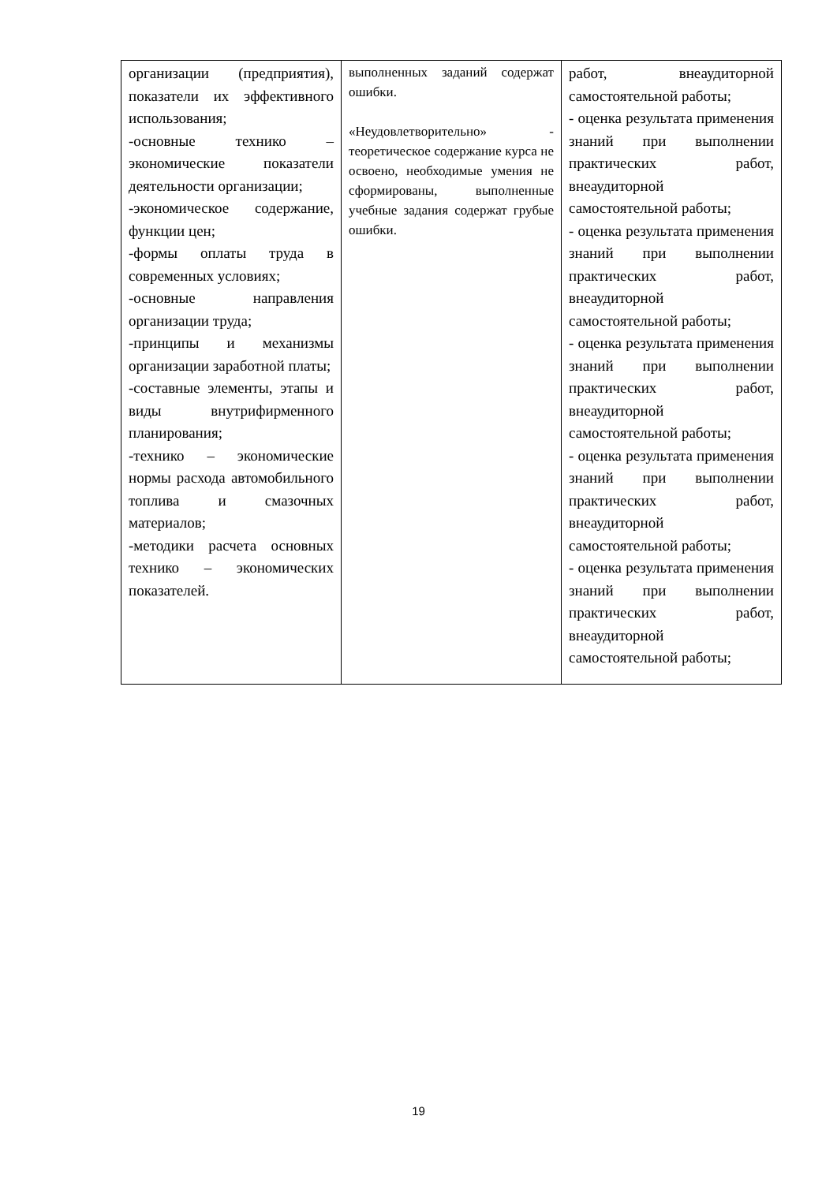| организации (предприятия), показатели их эффективного использования; -основные технико – экономические показатели деятельности организации; -экономическое содержание, функции цен; -формы оплаты труда в современных условиях; -основные направления организации труда; -принципы и механизмы организации заработной платы; -составные элементы, этапы и виды внутрифирменного планирования; -технико – экономические нормы расхода автомобильного топлива и смазочных материалов; -методики расчета основных технико – экономических показателей. | выполненных заданий содержат ошибки. «Неудовлетворительно» - теоретическое содержание курса не освоено, необходимые умения не сформированы, выполненные учебные задания содержат грубые ошибки. | работ, внеаудиторной самостоятельной работы; - оценка результата применения знаний при выполнении практических работ, внеаудиторной самостоятельной работы; - оценка результата применения знаний при выполнении практических работ, внеаудиторной самостоятельной работы; - оценка результата применения знаний при выполнении практических работ, внеаудиторной самостоятельной работы; - оценка результата применения знаний при выполнении практических работ, внеаудиторной самостоятельной работы; - оценка результата применения знаний при выполнении практических работ, внеаудиторной самостоятельной работы; |
19